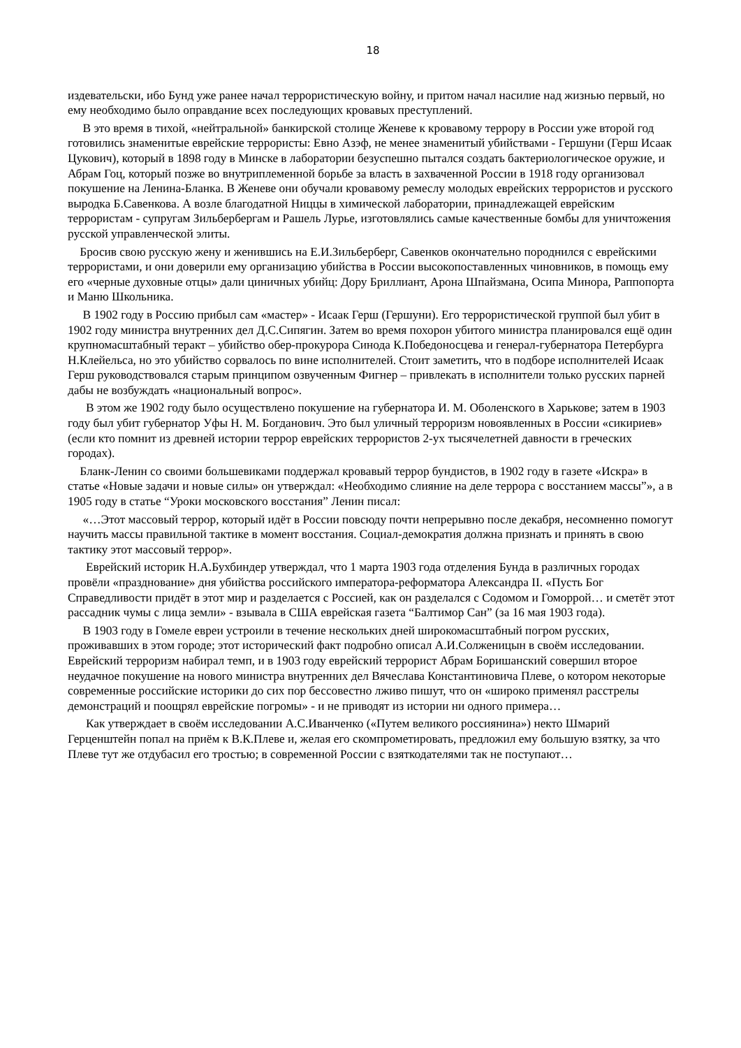18
издевательски, ибо Бунд уже ранее начал террористическую войну, и притом начал насилие над жизнью первый, но ему необходимо было оправдание всех последующих кровавых преступлений.
В это время в тихой, «нейтральной» банкирской столице Женеве к кровавому террору в России уже второй год готовились знаменитые еврейские террористы: Евно Азэф, не менее знаменитый убийствами - Гершуни (Герш Исаак Цукович), который в 1898 году в Минске в лаборатории безуспешно пытался создать бактериологическое оружие, и Абрам Гоц, который позже во внутриплеменной борьбе за власть в захваченной России в 1918 году организовал покушение на Ленина-Бланка. В Женеве они обучали кровавому ремеслу молодых еврейских террористов и русского выродка Б.Савенкова. А возле благодатной Ниццы в химической лаборатории, принадлежащей еврейским террористам - супругам Зильбербергам и Рашель Лурье, изготовлялись самые качественные бомбы для уничтожения русской управленческой элиты.
Бросив свою русскую жену и женившись на Е.И.Зильберберг, Савенков окончательно породнился с еврейскими террористами, и они доверили ему организацию убийства в России высокопоставленных чиновников, в помощь ему его «черные духовные отцы» дали циничных убийц: Дору Бриллиант, Арона Шпайзмана, Осипа Минора, Раппопорта и Маню Школьника.
В 1902 году в Россию прибыл сам «мастер» - Исаак Герш (Гершуни). Его террористической группой был убит в 1902 году министра внутренних дел Д.С.Сипягин. Затем во время похорон убитого министра планировался ещё один крупномасштабный теракт – убийство обер-прокурора Синода К.Победоносцева и генерал-губернатора Петербурга Н.Клейельса, но это убийство сорвалось по вине исполнителей. Стоит заметить, что в подборе исполнителей Исаак Герш руководствовался старым принципом озвученным Фигнер – привлекать в исполнители только русских парней дабы не возбуждать «национальный вопрос».
В этом же 1902 году было осуществлено покушение на губернатора И. М. Оболенского в Харькове; затем в 1903 году был убит губернатор Уфы Н. М. Богданович. Это был уличный терроризм новоявленных в России «сикириев» (если кто помнит из древней истории террор еврейских террористов 2-ух тысячелетней давности в греческих городах).
Бланк-Ленин со своими большевиками поддержал кровавый террор бундистов, в 1902 году в газете «Искра» в статье «Новые задачи и новые силы» он утверждал: «Необходимо слияние на деле террора с восстанием массы”», а в 1905 году в статье “Уроки московского восстания” Ленин писал:
«…Этот массовый террор, который идёт в России повсюду почти непрерывно после декабря, несомненно помогут научить массы правильной тактике в момент восстания. Социал-демократия должна признать и принять в свою тактику этот массовый террор».
Еврейский историк Н.А.Бухбиндер утверждал, что 1 марта 1903 года отделения Бунда в различных городах провёли «празднование» дня убийства российского императора-реформатора Александра II. «Пусть Бог Справедливости придёт в этот мир и разделается с Россией, как он разделался с Содомом и Гоморрой… и сметёт этот рассадник чумы с лица земли» - взывала в США еврейская газета “Балтимор Сан” (за 16 мая 1903 года).
В 1903 году в Гомеле евреи устроили в течение нескольких дней широкомасштабный погром русских, проживавших в этом городе; этот исторический факт подробно описал А.И.Солженицын в своём исследовании. Еврейский терроризм набирал темп, и в 1903 году еврейский террорист Абрам Боришанский совершил второе неудачное покушение на нового министра внутренних дел Вячеслава Константиновича Плеве, о котором некоторые современные российские историки до сих пор бессовестно лживо пишут, что он «широко применял расстрелы демонстраций и поощрял еврейские погромы» - и не приводят из истории ни одного примера…
Как утверждает в своём исследовании А.С.Иванченко («Путем великого россиянина») некто Шмарий Герценштейн попал на приём к В.К.Плеве и, желая его скомпрометировать, предложил ему большую взятку, за что Плеве тут же отдубасил его тростью; в современной России с взяткодателями так не поступают…